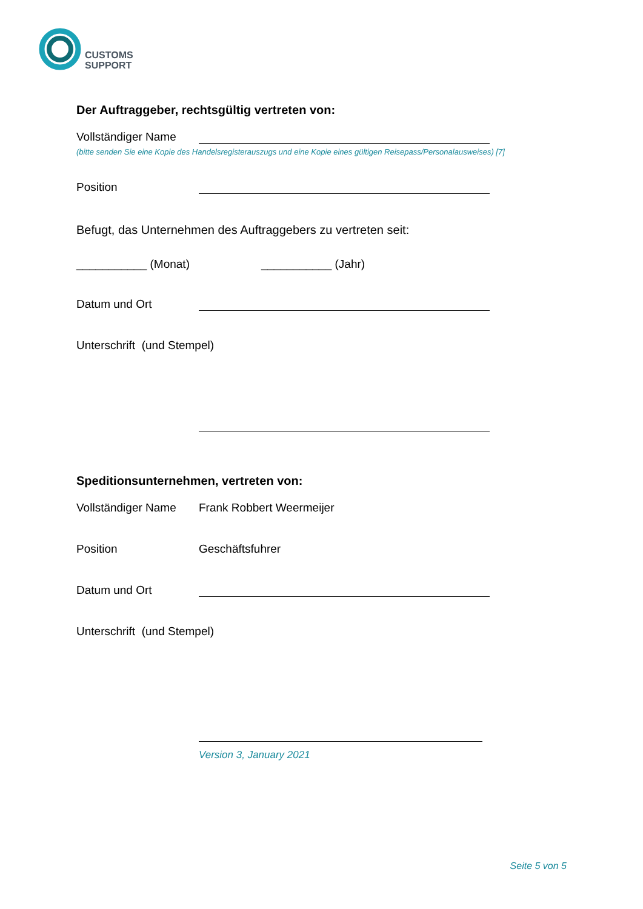CUSTOMS
SUPPORT
Der Auftraggeber, rechtsgültig vertreten von:
Vollständiger Name
(bitte senden Sie eine Kopie des Handelsregisterauszugs und eine Kopie eines gültigen Reisepass/Personalausweises) [7]
Position
Befugt, das Unternehmen des Auftraggebers zu vertreten seit:
___________ (Monat) ___________ (Jahr)
Datum und Ort
Unterschrift (und Stempel)
Speditionsunternehmen, vertreten von:
Vollständiger Name
Frank Robbert Weermeijer
Position
Geschäftsfuhrer
Datum und Ort
Unterschrift (und Stempel)
Version 3, January 2021
Seite 5 von 5